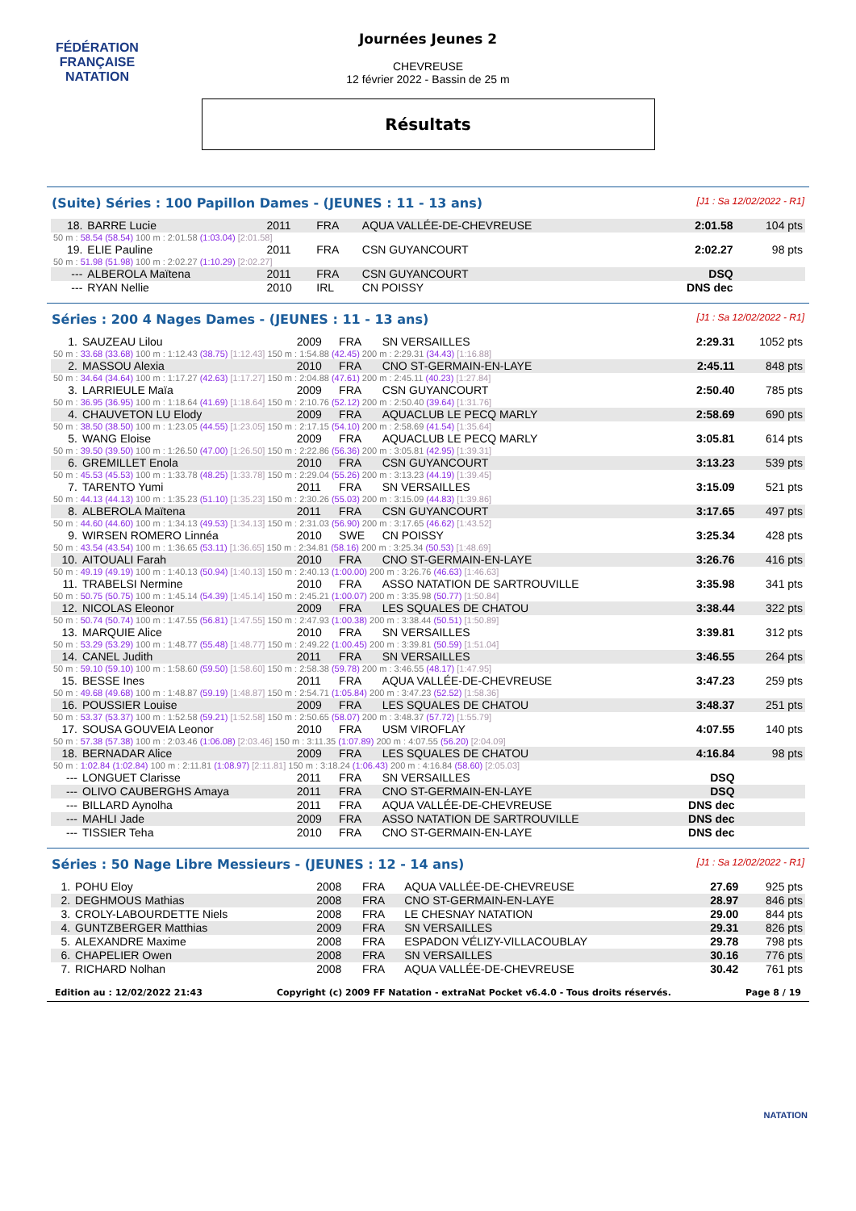FÉDÉRATION FRANÇAISE
NATATION
Journées Jeunes 2
CHEVREUSE
12 février 2022 - Bassin de 25 m
Résultats
(Suite) Séries : 100 Papillon Dames - (JEUNES : 11 - 13 ans) [J1 : Sa 12/02/2022 - R1]
| 18. | BARRE Lucie | 2011 | FRA | AQUA VALLÉE-DE-CHEVREUSE | 2:01.58 | 104 pts |
| 50 m : 58.54 (58.54) 100 m : 2:01.58 (1:03.04) [2:01.58] | | | | | | |
| 19. | ELIE Pauline | 2011 | FRA | CSN GUYANCOURT | 2:02.27 | 98 pts |
| 50 m : 51.98 (51.98) 100 m : 2:02.27 (1:10.29) [2:02.27] | | | | | | |
| --- | ALBEROLA Maïtena | 2011 | FRA | CSN GUYANCOURT | DSQ | |
| --- | RYAN Nellie | 2010 | IRL | CN POISSY | DNS dec | |
Séries : 200 4 Nages Dames - (JEUNES : 11 - 13 ans) [J1 : Sa 12/02/2022 - R1]
| 1. | SAUZEAU Lilou | 2009 | FRA | SN VERSAILLES | 2:29.31 | 1052 pts |
| 50 m : 33.68 (33.68) 100 m : 1:12.43 (38.75) [1:12.43] 150 m : 1:54.88 (42.45) 200 m : 2:29.31 (34.43) [1:16.88] | | | | | | |
| 2. | MASSOU Alexia | 2010 | FRA | CNO ST-GERMAIN-EN-LAYE | 2:45.11 | 848 pts |
| 50 m : 34.64 (34.64) 100 m : 1:17.27 (42.63) [1:17.27] 150 m : 2:04.88 (47.61) 200 m : 2:45.11 (40.23) [1:27.84] | | | | | | |
| 3. | LARRIEULE Maïa | 2009 | FRA | CSN GUYANCOURT | 2:50.40 | 785 pts |
| 50 m : 36.95 (36.95) 100 m : 1:18.64 (41.69) [1:18.64] 150 m : 2:10.76 (52.12) 200 m : 2:50.40 (39.64) [1:31.76] | | | | | | |
| 4. | CHAUVETON LU Elody | 2009 | FRA | AQUACLUB LE PECQ MARLY | 2:58.69 | 690 pts |
| 50 m : 38.50 (38.50) 100 m : 1:23.05 (44.55) [1:23.05] 150 m : 2:17.15 (54.10) 200 m : 2:58.69 (41.54) [1:35.64] | | | | | | |
| 5. | WANG Eloise | 2009 | FRA | AQUACLUB LE PECQ MARLY | 3:05.81 | 614 pts |
| 50 m : 39.50 (39.50) 100 m : 1:26.50 (47.00) [1:26.50] 150 m : 2:22.86 (56.36) 200 m : 3:05.81 (42.95) [1:39.31] | | | | | | |
| 6. | GREMILLET Enola | 2010 | FRA | CSN GUYANCOURT | 3:13.23 | 539 pts |
| 50 m : 45.53 (45.53) 100 m : 1:33.78 (48.25) [1:33.78] 150 m : 2:29.04 (55.26) 200 m : 3:13.23 (44.19) [1:39.45] | | | | | | |
| 7. | TARENTO Yumi | 2011 | FRA | SN VERSAILLES | 3:15.09 | 521 pts |
| 50 m : 44.13 (44.13) 100 m : 1:35.23 (51.10) [1:35.23] 150 m : 2:30.26 (55.03) 200 m : 3:15.09 (44.83) [1:39.86] | | | | | | |
| 8. | ALBEROLA Maïtena | 2011 | FRA | CSN GUYANCOURT | 3:17.65 | 497 pts |
| 50 m : 44.60 (44.60) 100 m : 1:34.13 (49.53) [1:34.13] 150 m : 2:31.03 (56.90) 200 m : 3:17.65 (46.62) [1:43.52] | | | | | | |
| 9. | WIRSEN ROMERO Linnéa | 2010 | SWE | CN POISSY | 3:25.34 | 428 pts |
| 50 m : 43.54 (43.54) 100 m : 1:36.65 (53.11) [1:36.65] 150 m : 2:34.81 (58.16) 200 m : 3:25.34 (50.53) [1:48.69] | | | | | | |
| 10. | AITOUALI Farah | 2010 | FRA | CNO ST-GERMAIN-EN-LAYE | 3:26.76 | 416 pts |
| 50 m : 49.19 (49.19) 100 m : 1:40.13 (50.94) [1:40.13] 150 m : 2:40.13 (1:00.00) 200 m : 3:26.76 (46.63) [1:46.63] | | | | | | |
| 11. | TRABELSI Nermine | 2010 | FRA | ASSO NATATION DE SARTROUVILLE | 3:35.98 | 341 pts |
| 50 m : 50.75 (50.75) 100 m : 1:45.14 (54.39) [1:45.14] 150 m : 2:45.21 (1:00.07) 200 m : 3:35.98 (50.77) [1:50.84] | | | | | | |
| 12. | NICOLAS Eleonor | 2009 | FRA | LES SQUALES DE CHATOU | 3:38.44 | 322 pts |
| 50 m : 50.74 (50.74) 100 m : 1:47.55 (56.81) [1:47.55] 150 m : 2:47.93 (1:00.38) 200 m : 3:38.44 (50.51) [1:50.89] | | | | | | |
| 13. | MARQUIE Alice | 2010 | FRA | SN VERSAILLES | 3:39.81 | 312 pts |
| 50 m : 53.29 (53.29) 100 m : 1:48.77 (55.48) [1:48.77] 150 m : 2:49.22 (1:00.45) 200 m : 3:39.81 (50.59) [1:51.04] | | | | | | |
| 14. | CANEL Judith | 2011 | FRA | SN VERSAILLES | 3:46.55 | 264 pts |
| 50 m : 59.10 (59.10) 100 m : 1:58.60 (59.50) [1:58.60] 150 m : 2:58.38 (59.78) 200 m : 3:46.55 (48.17) [1:47.95] | | | | | | |
| 15. | BESSE Ines | 2011 | FRA | AQUA VALLÉE-DE-CHEVREUSE | 3:47.23 | 259 pts |
| 50 m : 49.68 (49.68) 100 m : 1:48.87 (59.19) [1:48.87] 150 m : 2:54.71 (1:05.84) 200 m : 3:47.23 (52.52) [1:58.36] | | | | | | |
| 16. | POUSSIER Louise | 2009 | FRA | LES SQUALES DE CHATOU | 3:48.37 | 251 pts |
| 50 m : 53.37 (53.37) 100 m : 1:52.58 (59.21) [1:52.58] 150 m : 2:50.65 (58.07) 200 m : 3:48.37 (57.72) [1:55.79] | | | | | | |
| 17. | SOUSA GOUVEIA Leonor | 2010 | FRA | USM VIROFLAY | 4:07.55 | 140 pts |
| 50 m : 57.38 (57.38) 100 m : 2:03.46 (1:06.08) [2:03.46] 150 m : 3:11.35 (1:07.89) 200 m : 4:07.55 (56.20) [2:04.09] | | | | | | |
| 18. | BERNADAR Alice | 2009 | FRA | LES SQUALES DE CHATOU | 4:16.84 | 98 pts |
| 50 m : 1:02.84 (1:02.84) 100 m : 2:11.81 (1:08.97) [2:11.81] 150 m : 3:18.24 (1:06.43) 200 m : 4:16.84 (58.60) [2:05.03] | | | | | | |
| --- | LONGUET Clarisse | 2011 | FRA | SN VERSAILLES | DSQ | |
| --- | OLIVO CAUBERGHS Amaya | 2011 | FRA | CNO ST-GERMAIN-EN-LAYE | DSQ | |
| --- | BILLARD Aynolha | 2011 | FRA | AQUA VALLÉE-DE-CHEVREUSE | DNS dec | |
| --- | MAHLI Jade | 2009 | FRA | ASSO NATATION DE SARTROUVILLE | DNS dec | |
| --- | TISSIER Teha | 2010 | FRA | CNO ST-GERMAIN-EN-LAYE | DNS dec | |
Séries : 50 Nage Libre Messieurs - (JEUNES : 12 - 14 ans) [J1 : Sa 12/02/2022 - R1]
| 1. | POHU Eloy | 2008 | FRA | AQUA VALLÉE-DE-CHEVREUSE | 27.69 | 925 pts |
| 2. | DEGHMOUS Mathias | 2008 | FRA | CNO ST-GERMAIN-EN-LAYE | 28.97 | 846 pts |
| 3. | CROLY-LABOURDETTE Niels | 2008 | FRA | LE CHESNAY NATATION | 29.00 | 844 pts |
| 4. | GUNTZBERGER Matthias | 2009 | FRA | SN VERSAILLES | 29.31 | 826 pts |
| 5. | ALEXANDRE Maxime | 2008 | FRA | ESPADON VÉLIZY-VILLACOUBLAY | 29.78 | 798 pts |
| 6. | CHAPELIER Owen | 2008 | FRA | SN VERSAILLES | 30.16 | 776 pts |
| 7. | RICHARD Nolhan | 2008 | FRA | AQUA VALLÉE-DE-CHEVREUSE | 30.42 | 761 pts |
Edition au : 12/02/2022 21:43 Copyright (c) 2009 FF Natation - extraNat Pocket v6.4.0 - Tous droits réservés. Page 8 / 19
NATATION